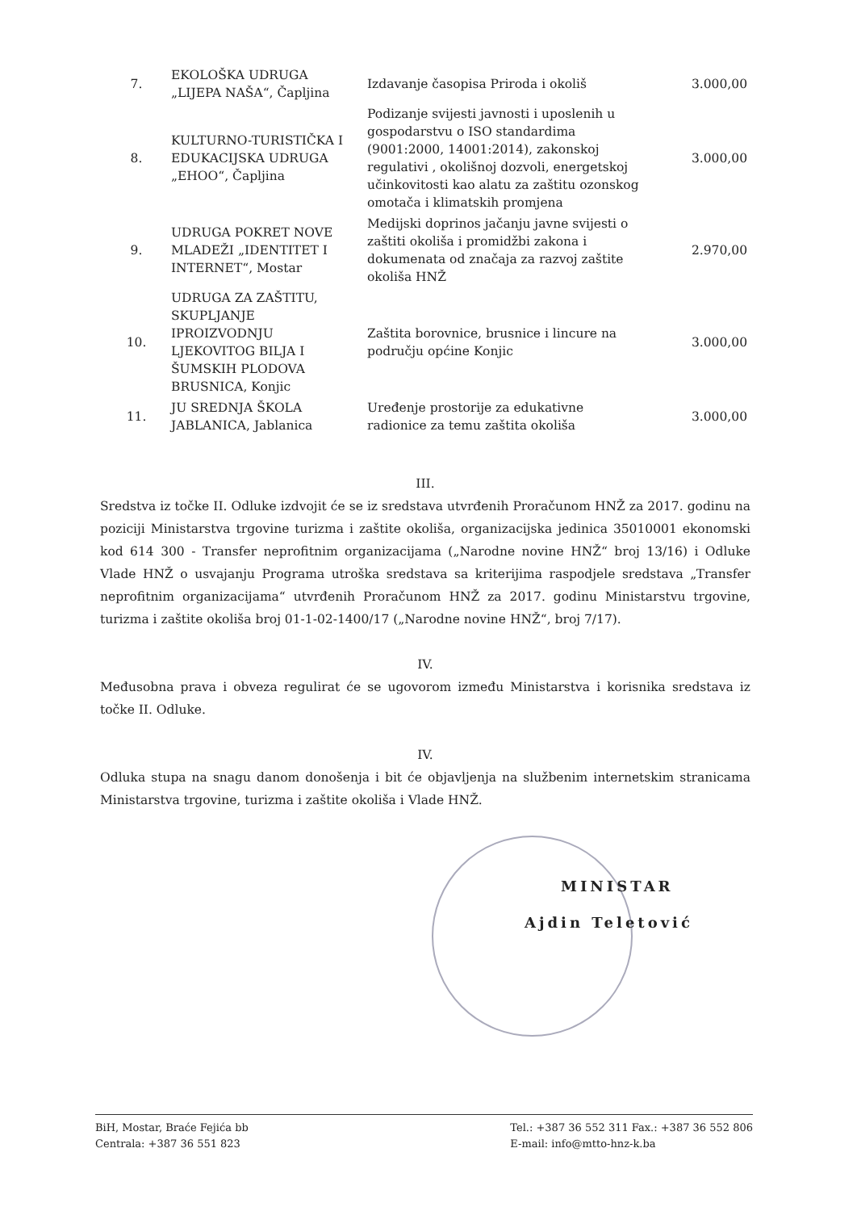| 7. | EKOLOŠKA UDRUGA „LIJEPA NAŠA“, Čapljina | Izdavanje časopisa Priroda i okoliš | 3.000,00 |
| 8. | KULTURNO-TURISTIČKA I EDUKACIJSKA UDRUGA „EHOO“, Čapljina | Podizanje svijesti javnosti i uposlenih u gospodarstvu o ISO standardima (9001:2000, 14001:2014), zakonskoj regulativi , okolišnoj dozvoli, energetskoj učinkovitosti kao alatu za zaštitu ozonskog omotača i klimatskih promjena | 3.000,00 |
| 9. | UDRUGA POKRET NOVE MLADEŽI „IDENTITET I INTERNET“, Mostar | Medijski doprinos jačanju javne svijesti o zaštiti okoliša i promidžbi zakona i dokumenata od značaja za razvoj zaštite okoliša HNŽ | 2.970,00 |
| 10. | UDRUGA ZA ZAŠTITU, SKUPLJANJE IPROIZVODNJU LJEKOVITOG BILJA I ŠUMSKIH PLODOVA BRUSNICA, Konjic | Zaštita borovnice, brusnice i lincure na području općine Konjic | 3.000,00 |
| 11. | JU SREDNJA ŠKOLA JABLANICA, Jablanica | Uređenje prostorije za edukativne radionice za temu zaštita okoliša | 3.000,00 |
III.
Sredstva iz točke II. Odluke izdvojit će se iz sredstava utvrđenih Proračunom HNŽ za 2017. godinu na poziciji Ministarstva trgovine turizma i zaštite okoliša, organizacijska jedinica 35010001 ekonomski kod 614 300 - Transfer neprofitnim organizacijama („Narodne novine HNŽ“ broj 13/16) i Odluke Vlade HNŽ o usvajanju Programa utroška sredstava sa kriterijima raspodjele sredstava „Transfer neprofitnim organizacijama“ utvrđenih Proračunom HNŽ za 2017. godinu Ministarstvu trgovine, turizma i zaštite okoliša broj 01-1-02-1400/17 („Narodne novine HNŽ“, broj 7/17).
IV.
Međusobna prava i obveza regulirat će se ugovorom između Ministarstva i korisnika sredstava iz točke II. Odluke.
IV.
Odluka stupa na snagu danom donošenja i bit će objavljenja na službenim internetskim stranicama Ministarstva trgovine, turizma i zaštite okoliša i Vlade HNŽ.
MINISTAR
Ajdin Teletović
BiH, Mostar, Braće Fejića bb
Centrala: +387 36 551 823
Tel.: +387 36 552 311 Fax.: +387 36 552 806
E-mail: info@mtto-hnz-k.ba